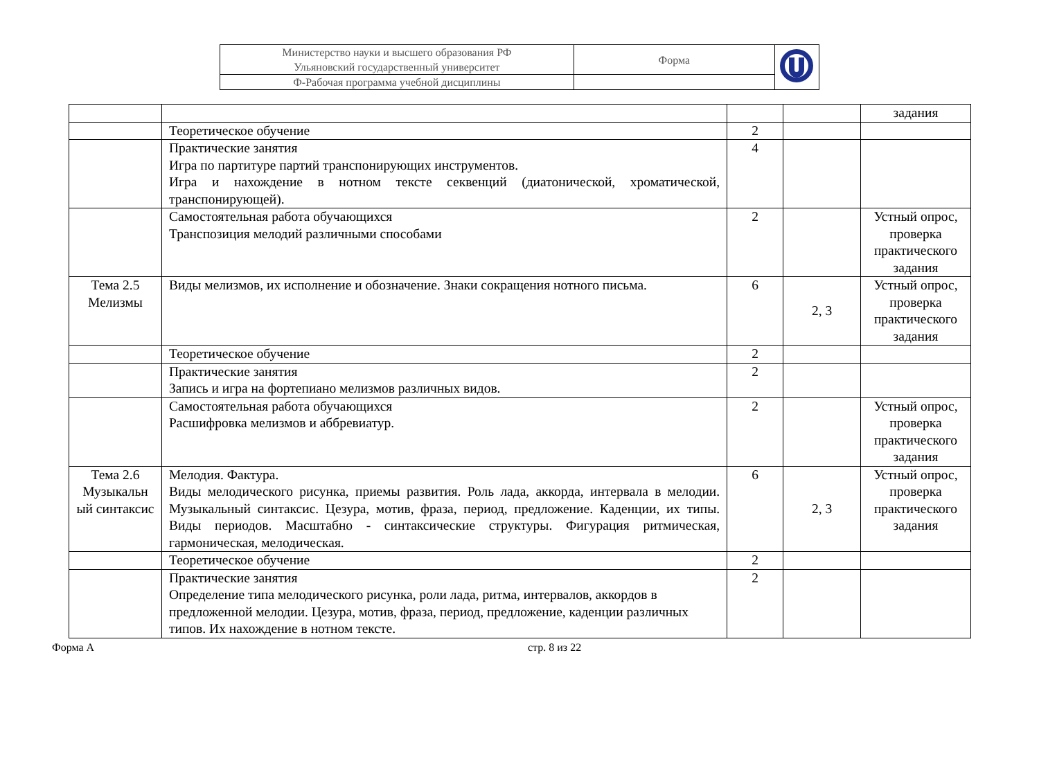| Министерство науки и высшего образования РФ Ульяновский государственный университет | Форма | |
| Ф-Рабочая программа учебной дисциплины | | |
| | | | | задания |
| | Теоретическое обучение | 2 | | |
| | Практические занятия Игра по партитуре партий транспонирующих инструментов. Игра и нахождение в нотном тексте секвенций (диатонической, хроматической, транспонирующей). | 4 | | |
| | Самостоятельная работа обучающихся Транспозиция мелодий различными способами | 2 | | Устный опрос, проверка практического задания |
| Тема 2.5 Мелизмы | Виды мелизмов, их исполнение и обозначение. Знаки сокращения нотного письма. | 6 | 2, 3 | Устный опрос, проверка практического задания |
| | Теоретическое обучение | 2 | | |
| | Практические занятия Запись и игра на фортепиано мелизмов различных видов. | 2 | | |
| | Самостоятельная работа обучающихся Расшифровка мелизмов и аббревиатур. | 2 | | Устный опрос, проверка практического задания |
| Тема 2.6 Музыкальн ый синтаксис | Мелодия. Фактура. Виды мелодического рисунка, приемы развития. Роль лада, аккорда, интервала в мелодии. Музыкальный синтаксис. Цезура, мотив, фраза, период, предложение. Каденции, их типы. Виды периодов. Масштабно - синтаксические структуры. Фигурация ритмическая, гармоническая, мелодическая. | 6 | 2, 3 | Устный опрос, проверка практического задания |
| | Теоретическое обучение | 2 | | |
| | Практические занятия Определение типа мелодического рисунка, роли лада, ритма, интервалов, аккордов в предложенной мелодии. Цезура, мотив, фраза, период, предложение, каденции различных типов. Их нахождение в нотном тексте. | 2 | | |
Форма А стр. 8 из 22